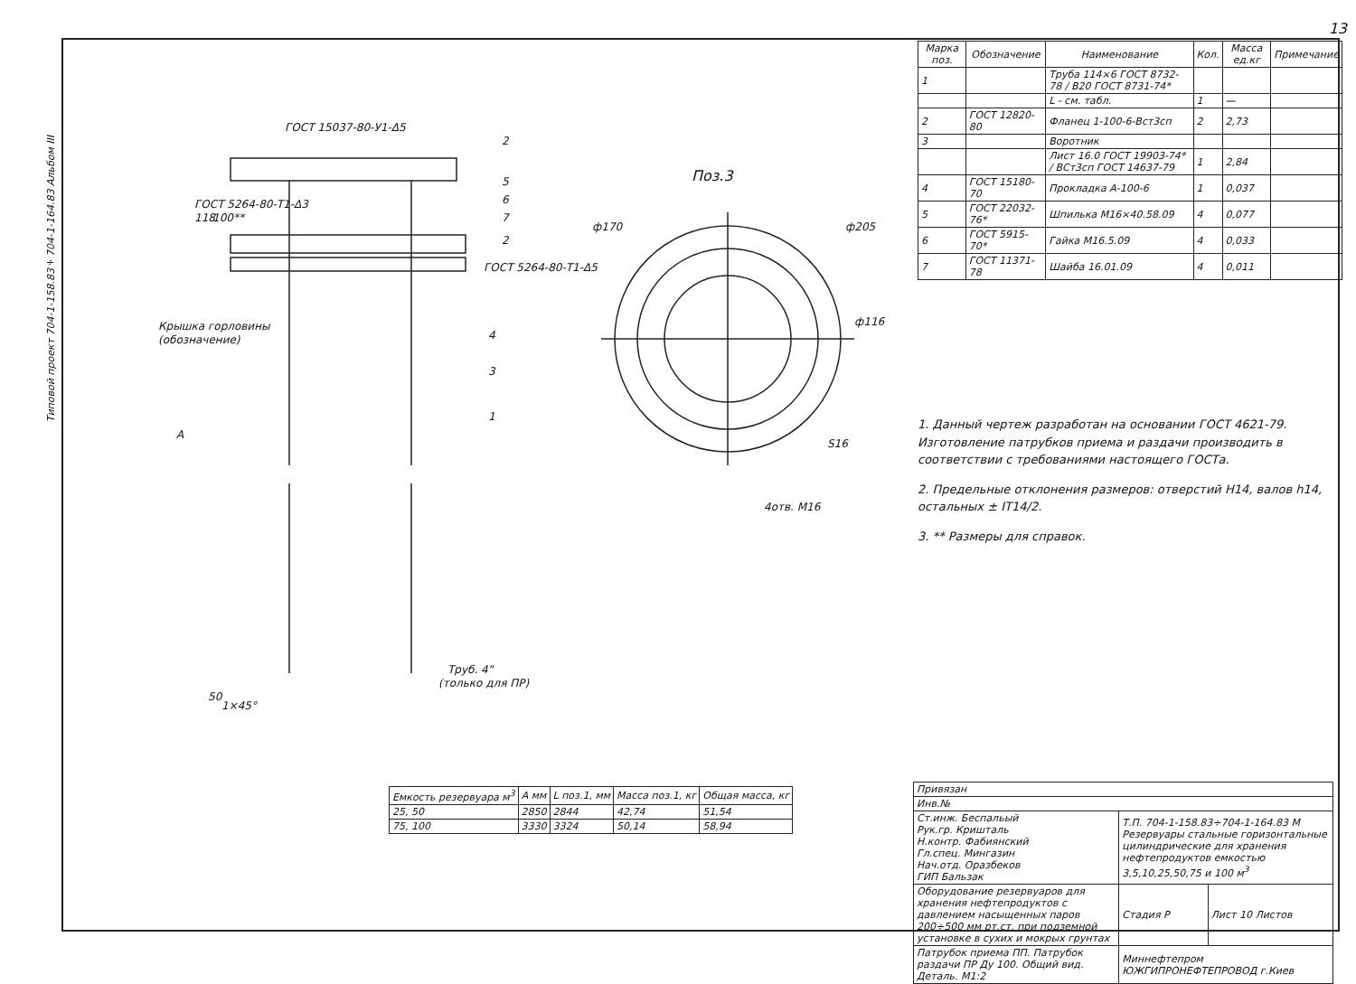13
Типовой проект 704-1-158.83÷704-1-164.83 Альбом III
ГОСТ 15037-80-У1-Δ5
2
5
6
7
2
ГОСТ 5264-80-Т1-Δ3
ГОСТ 5264-80-Т1-Δ5
Крышка горловины
(обозначение)
4
3
1
100**
118
A
Поз.3
ф170
ф205
ф116
S16
4отв. M16
Труб. 4"
(только для ПР)
50
1×45°
| Марка поз. | Обозначение | Наименование | Кол. | Масса ед.кг | Примечание |
| --- | --- | --- | --- | --- | --- |
| 1 | | Труба 114×6 ГОСТ 8732-78 / В20 ГОСТ 8731-74* | | | |
| | | L - см. табл. | 1 | — | |
| 2 | ГОСТ 12820-80 | Фланец 1-100-6-Вст3сп | 2 | 2,73 | |
| 3 | | Воротник | | | |
| | | Лист 16.0 ГОСТ 19903-74* / ВСт3сп ГОСТ 14637-79 | 1 | 2,84 | |
| 4 | ГОСТ 15180-70 | Прокладка А-100-6 | 1 | 0,037 | |
| 5 | ГОСТ 22032-76* | Шпилька М16×40.58.09 | 4 | 0,077 | |
| 6 | ГОСТ 5915-70* | Гайка М16.5.09 | 4 | 0,033 | |
| 7 | ГОСТ 11371-78 | Шайба 16.01.09 | 4 | 0,011 | |
1. Данный чертеж разработан на основании ГОСТ 4621-79. Изготовление патрубков приема и раздачи производить в соответствии с требованиями настоящего ГОСТа.
2. Предельные отклонения размеров: отверстий Н14, валов h14, остальных ± IT14/2.
3. ** Размеры для справок.
| Емкость резервуара м<sup>3</sup> | A мм | L поз.1, мм | Масса поз.1, кг | Общая масса, кг |
| --- | --- | --- | --- | --- |
| 25, 50 | 2850 | 2844 | 42,74 | 51,54 |
| 75, 100 | 3330 | 3324 | 50,14 | 58,94 |
| Привязан | | |
| Инв.№ | | |
| Ст.инж. Беспальый Рук.гр. Кришталь Н.контр. Фабиянский Гл.спец. Мингазин Нач.отд. Оразбеков ГИП Бальзак | Т.П. 704-1-158.83÷704-1-164.83 М Резервуары стальные горизонтальные цилиндрические для хранения нефтепродуктов емкостью 3,5,10,25,50,75 и 100 м<sup>3</sup> | |
| Оборудование резервуаров для хранения нефтепродуктов с давлением насыщенных паров 200÷500 мм рт.ст. при подземной установке в сухих и мокрых грунтах | Стадия P | Лист 10 Листов |
| Патрубок приема ПП. Патрубок раздачи ПР Ду 100. Общий вид. Деталь. М1:2 | Миннефтепром ЮЖГИПРОНЕФТЕПРОВОД г.Киев | |